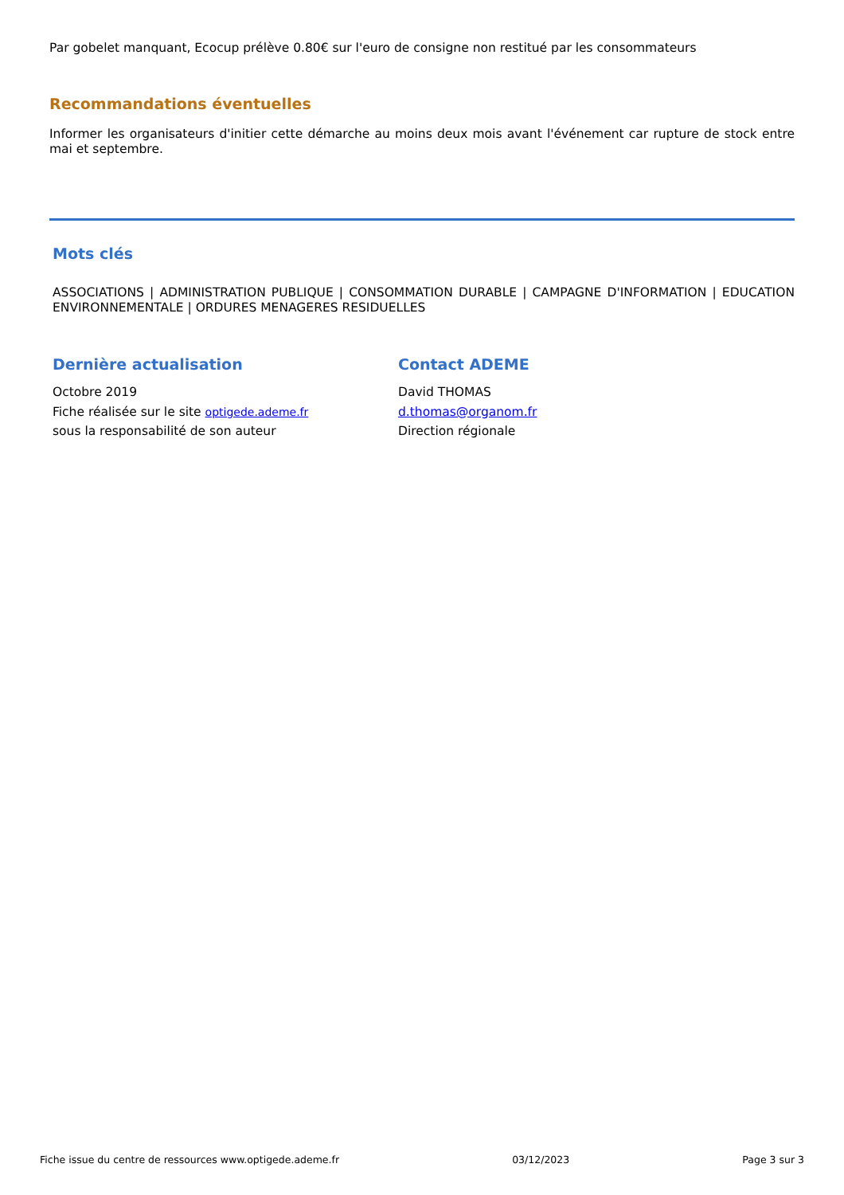Par gobelet manquant, Ecocup prélève 0.80€ sur l'euro de consigne non restitué par les consommateurs
Recommandations éventuelles
Informer les organisateurs d'initier cette démarche au moins deux mois avant l'événement car rupture de stock entre mai et septembre.
Mots clés
ASSOCIATIONS | ADMINISTRATION PUBLIQUE | CONSOMMATION DURABLE | CAMPAGNE D'INFORMATION | EDUCATION ENVIRONNEMENTALE | ORDURES MENAGERES RESIDUELLES
Dernière actualisation
Octobre 2019
Fiche réalisée sur le site optigede.ademe.fr
sous la responsabilité de son auteur
Contact ADEME
David THOMAS
d.thomas@organom.fr
Direction régionale
Fiche issue du centre de ressources www.optigede.ademe.fr 03/12/2023 Page 3 sur 3